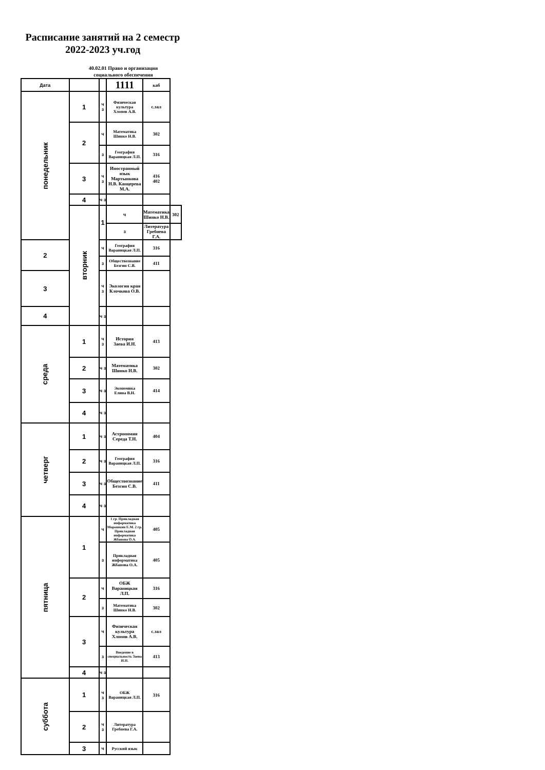Расписание занятий на 2 семестр
2022-2023 уч.год
40.02.01 Право и организация
социального обеспечения
| Дата | | | 1111 | каб | |
| --- | --- | --- | --- | --- | --- |
| понедельник | 1 | ч з | Физическая культура Хлопов А.В. | с.зал | |
| | 2 | ч | Математика Шинко Н.В. | 302 | |
| | | з | География Вараницкая Л.П. | 316 | |
| | 3 | ч з | Иностранный язык Мартынкова Н.В. Канцерева М.А. | 416 402 | |
| | 4 | ч з | | | |
| | вторник | 1 | ч | Математика Шинко Н.В. | 302 |
| | | | з | Литература Гребнева Г.А. | |
| 2 | | ч | География Вараницкая Л.П. | 316 | |
| | | з | Обществознание Безгин С.В. | 411 | |
| 3 | | ч з | Экология края Клочкова О.В. | | |
| 4 | | ч з | | | |
| среда | 1 | ч з | История Заева И.Н. | 413 | |
| | 2 | ч з | Математика Шинко Н.В. | 302 | |
| | 3 | ч з | Экономика Елина В.Н. | 414 | |
| | 4 | ч з | | | |
| четверг | 1 | ч з | Астрономия Середа Т.Н. | 404 | |
| | 2 | ч з | География Вараницкая Л.П. | 316 | |
| | 3 | ч з | Обществознание Безгин С.В. | 411 | |
| | 4 | ч з | | | |
| пятница | 1 | ч | 1 гр. Прикладная информатика Морошкин Е.М. 2 гр. Прикладная информатика Жбанова О.А. | 405 | |
| | | з | Прикладная информатика Жбанова О.А. | 405 | |
| | 2 | ч | ОБЖ Вараницкая Л.П. | 316 | |
| | | з | Математика Шинко Н.В. | 302 | |
| | 3 | ч | Физическая культура Хлопов А.В. | с.зал | |
| | | з | Введение в специальность Заева И.Н. | 413 | |
| | 4 | ч з | | | |
| суббота | 1 | ч з | ОБЖ Вараницкая Л.П. | 316 | |
| | 2 | ч з | Литература Гребнева Г.А. | | |
| | 3 | ч | Русский язык | | |